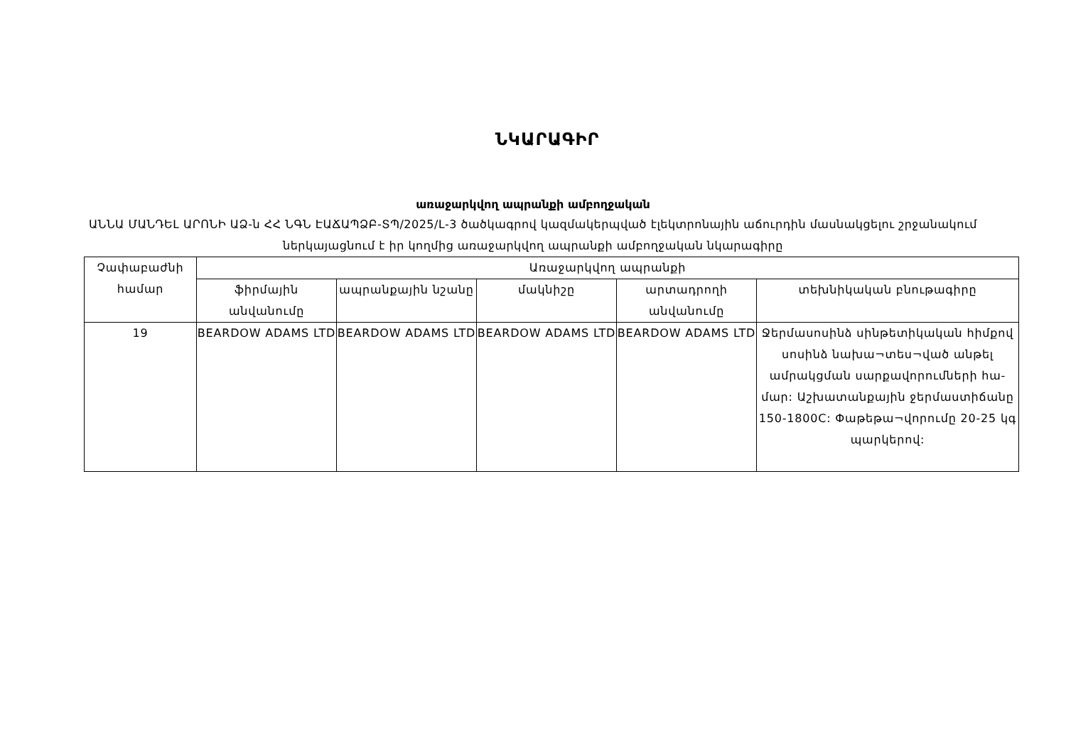ՆԿԱՐԱԳԻՐ
առաջարկվող ապրանքի ամբողջական
ԱՆՆԱ ՄԱՆԴԵԼ ԱՐՈՆԻ ԱՁ-ն ՀՀ ՆԳՆ ԷԱՃԱՊՁԲ-ՏՊ/2025/Լ-3 ծածկագրով կազմակերպված էլեկտրոնային աճուրդին մասնակցելու շրջանակում ներկայացնում է իր կողմից առաջարկվող ապրանքի ամբողջական նկարագիրը
| Չափաբաժնի համար | Առաջարկվող ապրանքի | | | | |
| --- | --- | --- | --- | --- | --- |
| | ֆիրմային անվանումը | ապրանքային նշանը | մակնիշը | արտադրողի անվանումը | տեխնիկական բնութագիրը |
| 19 | BEARDOW ADAMS LTD | BEARDOW ADAMS LTD | BEARDOW ADAMS LTD | BEARDOW ADAMS LTD | Ջերմասոսինձ սինթետիկական հիմքով սոսինձ նախա¬տես¬ված անթել ամրակցման սարքավորումների հա-մար: Աշխատանքային ջերմաստիճանը 150-1800C: Փաթեթա¬վորումը 20-25 կգ պարկերով: |